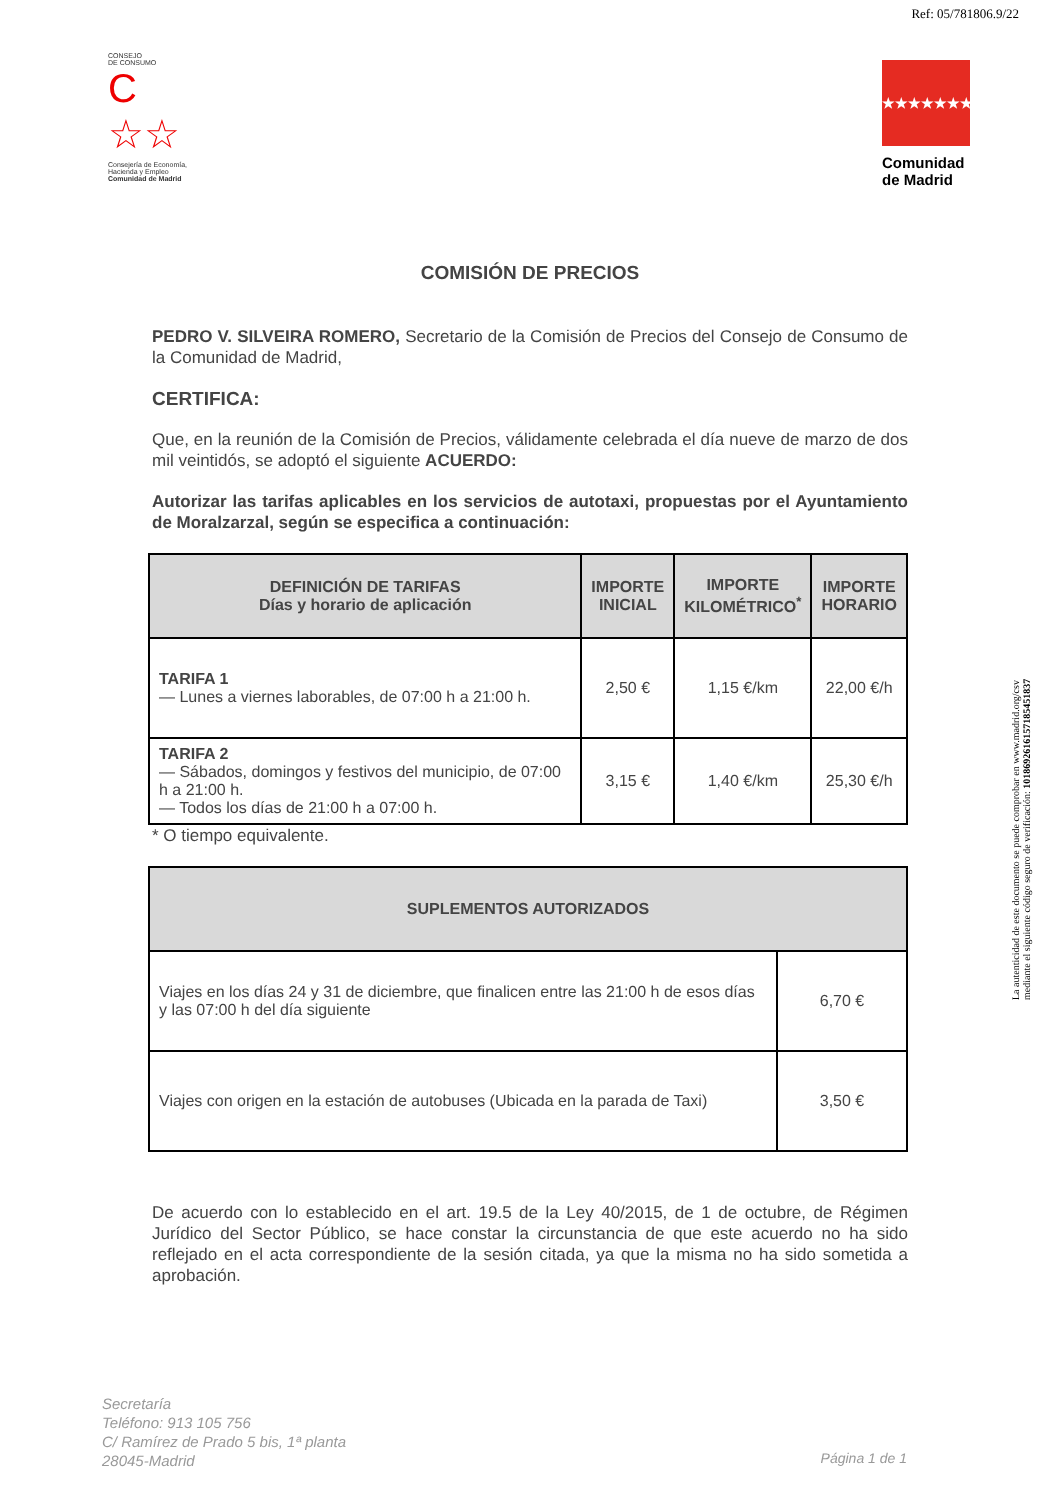Ref: 05/781806.9/22
CONSEJO
DE CONSUMO
C ☆☆
Consejería de Economía, Hacienda y Empleo
Comunidad de Madrid
★★★★★★★
Comunidad
de Madrid
La autenticidad de este documento se puede comprobar en www.madrid.org/csv
mediante el siguiente código seguro de verificación: 1018692616157185451837
COMISIÓN DE PRECIOS
PEDRO V. SILVEIRA ROMERO, Secretario de la Comisión de Precios del Consejo de Consumo de la Comunidad de Madrid,
CERTIFICA:
Que, en la reunión de la Comisión de Precios, válidamente celebrada el día nueve de marzo de dos mil veintidós, se adoptó el siguiente ACUERDO:
Autorizar las tarifas aplicables en los servicios de autotaxi, propuestas por el Ayuntamiento de Moralzarzal, según se especifica a continuación:
| DEFINICIÓN DE TARIFAS Días y horario de aplicación | IMPORTE INICIAL | IMPORTE KILOMÉTRICO<sup>*</sup> | IMPORTE HORARIO |
| --- | --- | --- | --- |
| TARIFA 1 — Lunes a viernes laborables, de 07:00 h a 21:00 h. | 2,50 € | 1,15 €/km | 22,00 €/h |
| TARIFA 2 — Sábados, domingos y festivos del municipio, de 07:00 h a 21:00 h. — Todos los días de 21:00 h a 07:00 h. | 3,15 € | 1,40 €/km | 25,30 €/h |
* O tiempo equivalente.
| SUPLEMENTOS AUTORIZADOS | |
| --- | --- |
| Viajes en los días 24 y 31 de diciembre, que finalicen entre las 21:00 h de esos días y las 07:00 h del día siguiente | 6,70 € |
| Viajes con origen en la estación de autobuses (Ubicada en la parada de Taxi) | 3,50 € |
De acuerdo con lo establecido en el art. 19.5 de la Ley 40/2015, de 1 de octubre, de Régimen Jurídico del Sector Público, se hace constar la circunstancia de que este acuerdo no ha sido reflejado en el acta correspondiente de la sesión citada, ya que la misma no ha sido sometida a aprobación.
Secretaría
Teléfono: 913 105 756
C/ Ramírez de Prado 5 bis, 1ª planta
28045-Madrid
Página 1 de 1